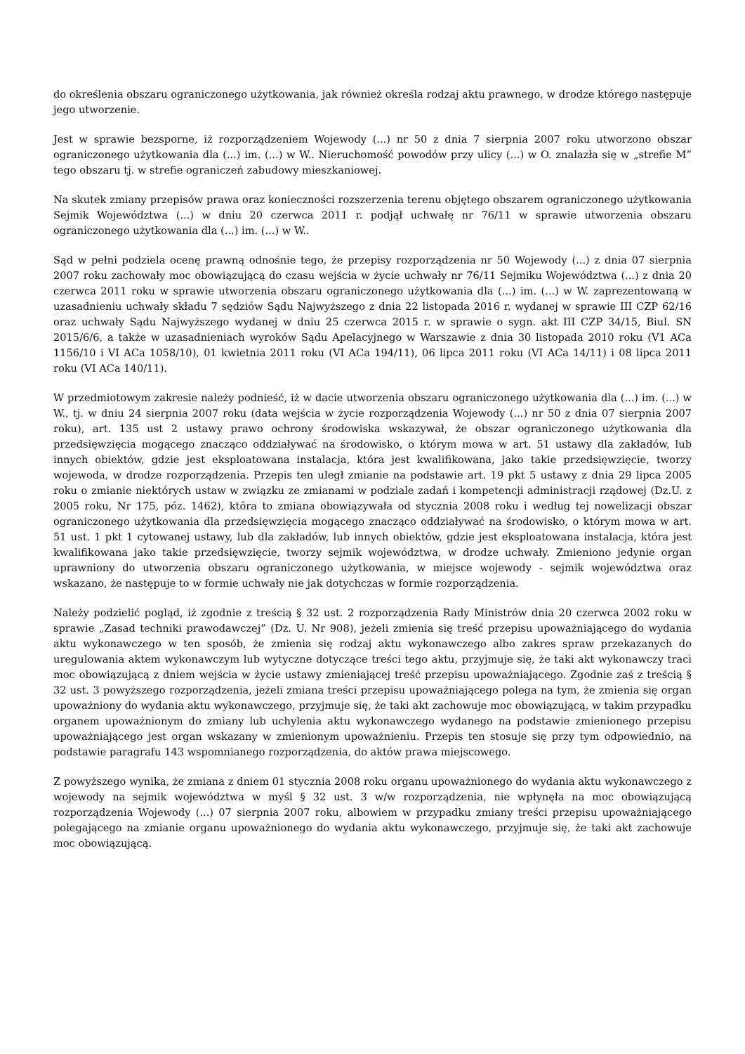do określenia obszaru ograniczonego użytkowania, jak również określa rodzaj aktu prawnego, w drodze którego następuje jego utworzenie.
Jest w sprawie bezsporne, iż rozporządzeniem Wojewody (...) nr 50 z dnia 7 sierpnia 2007 roku utworzono obszar ograniczonego użytkowania dla (...) im. (...) w W.. Nieruchomość powodów przy ulicy (...) w O. znalazła się w „strefie M” tego obszaru tj. w strefie ograniczeń zabudowy mieszkaniowej.
Na skutek zmiany przepisów prawa oraz konieczności rozszerzenia terenu objętego obszarem ograniczonego użytkowania Sejmik Województwa (...) w dniu 20 czerwca 2011 r. podjął uchwałę nr 76/11 w sprawie utworzenia obszaru ograniczonego użytkowania dla (...) im. (...) w W..
Sąd w pełni podziela ocenę prawną odnośnie tego, że przepisy rozporządzenia nr 50 Wojewody (...) z dnia 07 sierpnia 2007 roku zachowały moc obowiązującą do czasu wejścia w życie uchwały nr 76/11 Sejmiku Województwa (...) z dnia 20 czerwca 2011 roku w sprawie utworzenia obszaru ograniczonego użytkowania dla (...) im. (...) w W. zaprezentowaną w uzasadnieniu uchwały składu 7 sędziów Sądu Najwyższego z dnia 22 listopada 2016 r. wydanej w sprawie III CZP 62/16 oraz uchwały Sądu Najwyższego wydanej w dniu 25 czerwca 2015 r. w sprawie o sygn. akt III CZP 34/15, Biul. SN 2015/6/6, a także w uzasadnieniach wyroków Sądu Apelacyjnego w Warszawie z dnia 30 listopada 2010 roku (V1 ACa 1156/10 i VI ACa 1058/10), 01 kwietnia 2011 roku (VI ACa 194/11), 06 lipca 2011 roku (VI ACa 14/11) i 08 lipca 2011 roku (VI ACa 140/11).
W przedmiotowym zakresie należy podnieść, iż w dacie utworzenia obszaru ograniczonego użytkowania dla (...) im. (...) w W., tj. w dniu 24 sierpnia 2007 roku (data wejścia w życie rozporządzenia Wojewody (...) nr 50 z dnia 07 sierpnia 2007 roku), art. 135 ust 2 ustawy prawo ochrony środowiska wskazywał, że obszar ograniczonego użytkowania dla przedsięwzięcia mogącego znacząco oddziaływać na środowisko, o którym mowa w art. 51 ustawy dla zakładów, lub innych obiektów, gdzie jest eksploatowana instalacja, która jest kwalifikowana, jako takie przedsięwzięcie, tworzy wojewoda, w drodze rozporządzenia. Przepis ten uległ zmianie na podstawie art. 19 pkt 5 ustawy z dnia 29 lipca 2005 roku o zmianie niektórych ustaw w związku ze zmianami w podziale zadań i kompetencji administracji rządowej (Dz.U. z 2005 roku, Nr 175, póz. 1462), która to zmiana obowiązywała od stycznia 2008 roku i według tej nowelizacji obszar ograniczonego użytkowania dla przedsięwzięcia mogącego znacząco oddziaływać na środowisko, o którym mowa w art. 51 ust. 1 pkt 1 cytowanej ustawy, lub dla zakładów, lub innych obiektów, gdzie jest eksploatowana instalacja, która jest kwalifikowana jako takie przedsięwzięcie, tworzy sejmik województwa, w drodze uchwały. Zmieniono jedynie organ uprawniony do utworzenia obszaru ograniczonego użytkowania, w miejsce wojewody - sejmik województwa oraz wskazano, że następuje to w formie uchwały nie jak dotychczas w formie rozporządzenia.
Należy podzielić pogląd, iż zgodnie z treścią § 32 ust. 2 rozporządzenia Rady Ministrów dnia 20 czerwca 2002 roku w sprawie „Zasad techniki prawodawczej” (Dz. U. Nr 908), jeżeli zmienia się treść przepisu upoważniającego do wydania aktu wykonawczego w ten sposób, że zmienia się rodzaj aktu wykonawczego albo zakres spraw przekazanych do uregulowania aktem wykonawczym lub wytyczne dotyczące treści tego aktu, przyjmuje się, że taki akt wykonawczy traci moc obowiązującą z dniem wejścia w życie ustawy zmieniającej treść przepisu upoważniającego. Zgodnie zaś z treścią § 32 ust. 3 powyższego rozporządzenia, jeżeli zmiana treści przepisu upoważniającego polega na tym, że zmienia się organ upoważniony do wydania aktu wykonawczego, przyjmuje się, że taki akt zachowuje moc obowiązującą, w takim przypadku organem upoważnionym do zmiany lub uchylenia aktu wykonawczego wydanego na podstawie zmienionego przepisu upoważniającego jest organ wskazany w zmienionym upoważnieniu. Przepis ten stosuje się przy tym odpowiednio, na podstawie paragrafu 143 wspomnianego rozporządzenia, do aktów prawa miejscowego.
Z powyższego wynika, że zmiana z dniem 01 stycznia 2008 roku organu upoważnionego do wydania aktu wykonawczego z wojewody na sejmik województwa w myśl § 32 ust. 3 w/w rozporządzenia, nie wpłynęła na moc obowiązującą rozporządzenia Wojewody (...) 07 sierpnia 2007 roku, albowiem w przypadku zmiany treści przepisu upoważniającego polegającego na zmianie organu upoważnionego do wydania aktu wykonawczego, przyjmuje się, że taki akt zachowuje moc obowiązującą.